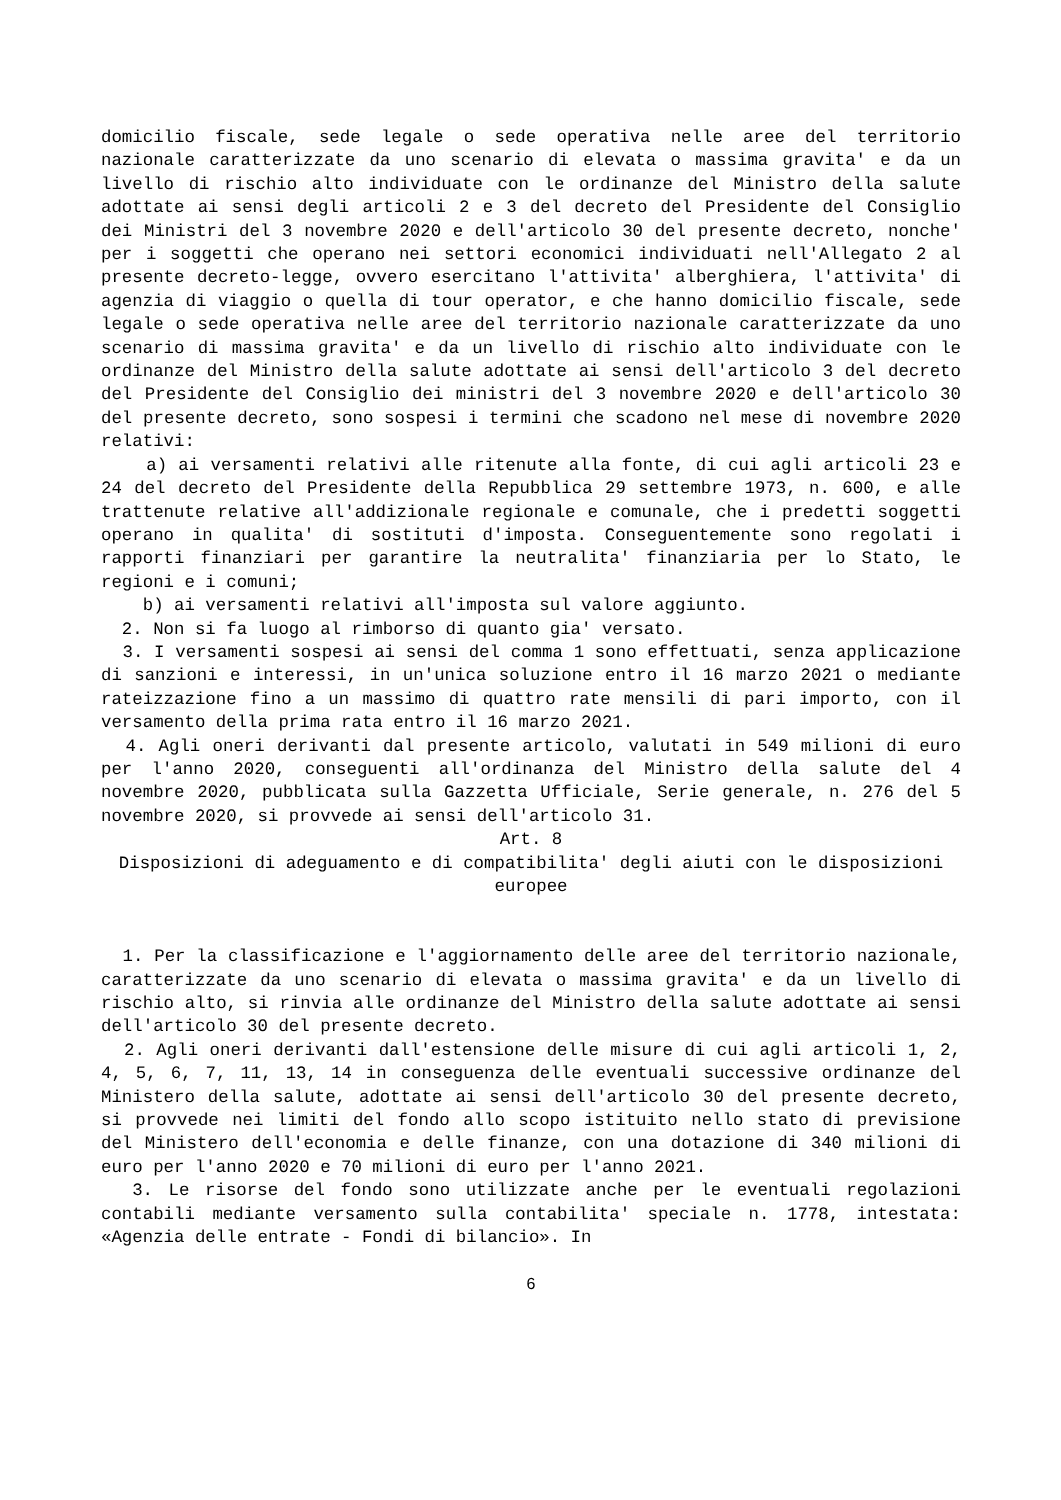domicilio fiscale, sede legale o sede operativa nelle aree del territorio nazionale caratterizzate da uno scenario di elevata o massima gravita' e da un livello di rischio alto individuate con le ordinanze del Ministro della salute adottate ai sensi degli articoli 2 e 3 del decreto del Presidente del Consiglio dei Ministri del 3 novembre 2020 e dell'articolo 30 del presente decreto, nonche' per i soggetti che operano nei settori economici individuati nell'Allegato 2 al presente decreto-legge, ovvero esercitano l'attivita' alberghiera, l'attivita' di agenzia di viaggio o quella di tour operator, e che hanno domicilio fiscale, sede legale o sede operativa nelle aree del territorio nazionale caratterizzate da uno scenario di massima gravita' e da un livello di rischio alto individuate con le ordinanze del Ministro della salute adottate ai sensi dell'articolo 3 del decreto del Presidente del Consiglio dei ministri del 3 novembre 2020 e dell'articolo 30 del presente decreto, sono sospesi i termini che scadono nel mese di novembre 2020 relativi:
a) ai versamenti relativi alle ritenute alla fonte, di cui agli articoli 23 e 24 del decreto del Presidente della Repubblica 29 settembre 1973, n. 600, e alle trattenute relative all'addizionale regionale e comunale, che i predetti soggetti operano in qualita' di sostituti d'imposta. Conseguentemente sono regolati i rapporti finanziari per garantire la neutralita' finanziaria per lo Stato, le regioni e i comuni;
b) ai versamenti relativi all'imposta sul valore aggiunto.
2. Non si fa luogo al rimborso di quanto gia' versato.
3. I versamenti sospesi ai sensi del comma 1 sono effettuati, senza applicazione di sanzioni e interessi, in un'unica soluzione entro il 16 marzo 2021 o mediante rateizzazione fino a un massimo di quattro rate mensili di pari importo, con il versamento della prima rata entro il 16 marzo 2021.
4. Agli oneri derivanti dal presente articolo, valutati in 549 milioni di euro per l'anno 2020, conseguenti all'ordinanza del Ministro della salute del 4 novembre 2020, pubblicata sulla Gazzetta Ufficiale, Serie generale, n. 276 del 5 novembre 2020, si provvede ai sensi dell'articolo 31.
Art. 8
Disposizioni di adeguamento e di compatibilita' degli aiuti con le disposizioni europee
1. Per la classificazione e l'aggiornamento delle aree del territorio nazionale, caratterizzate da uno scenario di elevata o massima gravita' e da un livello di rischio alto, si rinvia alle ordinanze del Ministro della salute adottate ai sensi dell'articolo 30 del presente decreto.
2. Agli oneri derivanti dall'estensione delle misure di cui agli articoli 1, 2, 4, 5, 6, 7, 11, 13, 14 in conseguenza delle eventuali successive ordinanze del Ministero della salute, adottate ai sensi dell'articolo 30 del presente decreto, si provvede nei limiti del fondo allo scopo istituito nello stato di previsione del Ministero dell'economia e delle finanze, con una dotazione di 340 milioni di euro per l'anno 2020 e 70 milioni di euro per l'anno 2021.
3. Le risorse del fondo sono utilizzate anche per le eventuali regolazioni contabili mediante versamento sulla contabilita' speciale n. 1778, intestata: «Agenzia delle entrate - Fondi di bilancio». In
6